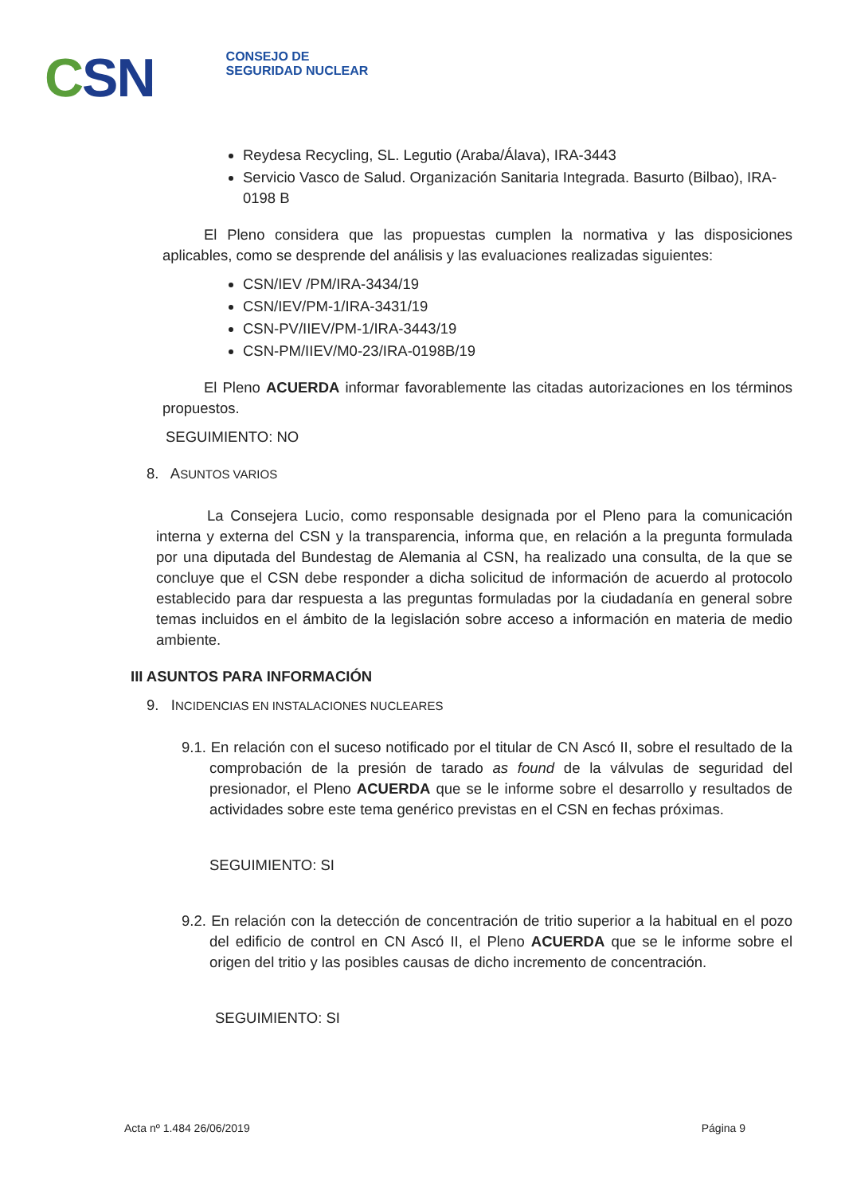CSN
CONSEJO DE
SEGURIDAD NUCLEAR
Reydesa Recycling, SL. Legutio (Araba/Álava), IRA-3443
Servicio Vasco de Salud. Organización Sanitaria Integrada. Basurto (Bilbao), IRA-0198 B
El Pleno considera que las propuestas cumplen la normativa y las disposiciones aplicables, como se desprende del análisis y las evaluaciones realizadas siguientes:
CSN/IEV /PM/IRA-3434/19
CSN/IEV/PM-1/IRA-3431/19
CSN-PV/IIEV/PM-1/IRA-3443/19
CSN-PM/IIEV/M0-23/IRA-0198B/19
El Pleno ACUERDA informar favorablemente las citadas autorizaciones en los términos propuestos.
SEGUIMIENTO: NO
8. ASUNTOS VARIOS
La Consejera Lucio, como responsable designada por el Pleno para la comunicación interna y externa del CSN y la transparencia, informa que, en relación a la pregunta formulada por una diputada del Bundestag de Alemania al CSN, ha realizado una consulta, de la que se concluye que el CSN debe responder a dicha solicitud de información de acuerdo al protocolo establecido para dar respuesta a las preguntas formuladas por la ciudadanía en general sobre temas incluidos en el ámbito de la legislación sobre acceso a información en materia de medio ambiente.
III ASUNTOS PARA INFORMACIÓN
9. INCIDENCIAS EN INSTALACIONES NUCLEARES
9.1. En relación con el suceso notificado por el titular de CN Ascó II, sobre el resultado de la comprobación de la presión de tarado as found de la válvulas de seguridad del presionador, el Pleno ACUERDA que se le informe sobre el desarrollo y resultados de actividades sobre este tema genérico previstas en el CSN en fechas próximas.
SEGUIMIENTO: SI
9.2. En relación con la detección de concentración de tritio superior a la habitual en el pozo del edificio de control en CN Ascó II, el Pleno ACUERDA que se le informe sobre el origen del tritio y las posibles causas de dicho incremento de concentración.
SEGUIMIENTO: SI
Acta nº 1.484 26/06/2019 Página 9